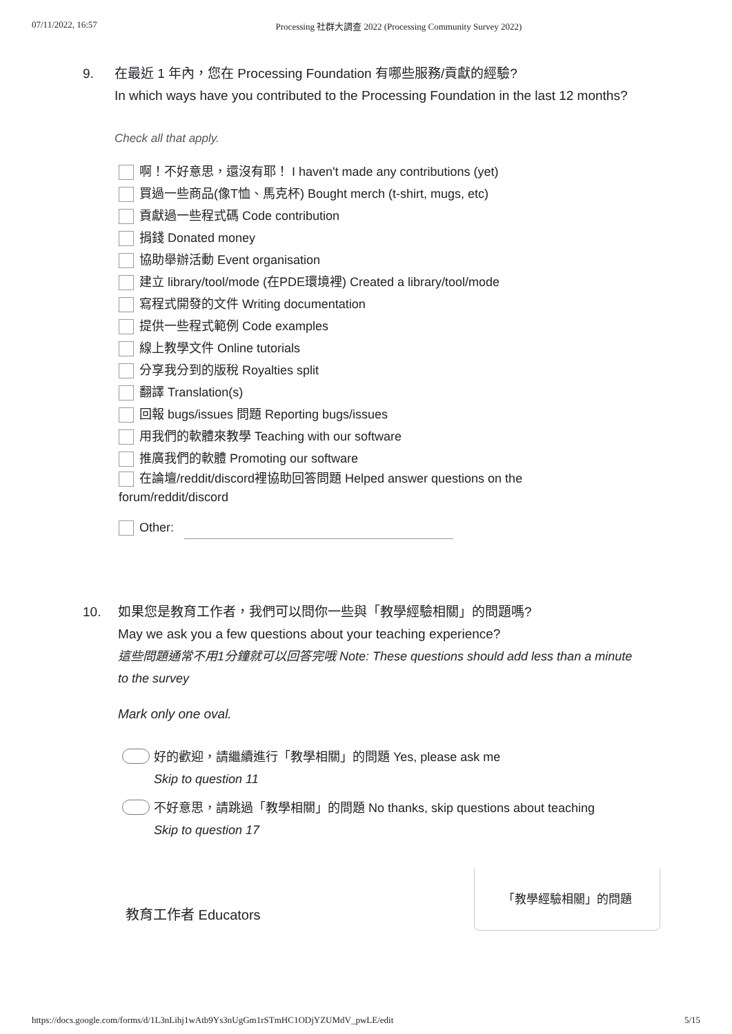07/11/2022, 16:57 Processing 社群大調查 2022 (Processing Community Survey 2022)
9. 在最近 1 年內，您在 Processing Foundation 有哪些服務/貢獻的經驗?
In which ways have you contributed to the Processing Foundation in the last 12 months?
Check all that apply.
啊！不好意思，還沒有耶！ I haven't made any contributions (yet)
買過一些商品(像T恤、馬克杯) Bought merch (t-shirt, mugs, etc)
貢獻過一些程式碼 Code contribution
捐錢 Donated money
協助舉辦活動 Event organisation
建立 library/tool/mode (在PDE環境裡) Created a library/tool/mode
寫程式開發的文件 Writing documentation
提供一些程式範例 Code examples
線上教學文件 Online tutorials
分享我分到的版稅 Royalties split
翻譯 Translation(s)
回報 bugs/issues 問題 Reporting bugs/issues
用我們的軟體來教學 Teaching with our software
推廣我們的軟體 Promoting our software
在論壇/reddit/discord裡協助回答問題 Helped answer questions on the forum/reddit/discord
Other:
10. 如果您是教育工作者，我們可以問你一些與「教學經驗相關」的問題嗎?
May we ask you a few questions about your teaching experience?
這些問題通常不用1分鐘就可以回答完哦 Note: These questions should add less than a minute to the survey
Mark only one oval.
好的歡迎，請繼續進行「教學相關」的問題 Yes, please ask me
Skip to question 11
不好意思，請跳過「教學相關」的問題 No thanks, skip questions about teaching
Skip to question 17
教育工作者 Educators
「教學經驗相關」的問題
https://docs.google.com/forms/d/1L3nLihj1wAtb9Ys3nUgGm1rSTmHC1ODjYZUMdV_pwLE/edit 5/15